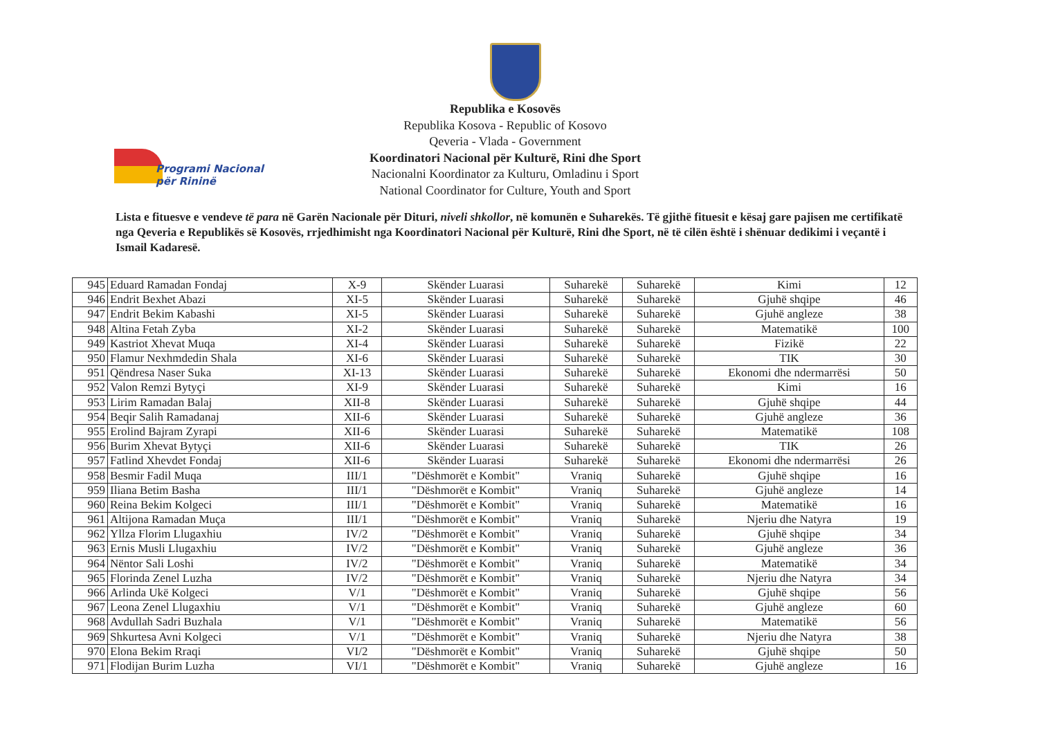Programi Nacional
për Rininë
Republika e Kosovës
Republika Kosova - Republic of Kosovo
Qeveria - Vlada - Government
Koordinatori Nacional për Kulturë, Rini dhe Sport
Nacionalni Koordinator za Kulturu, Omladinu i Sport
National Coordinator for Culture, Youth and Sport
Lista e fituesve e vendeve të para në Garën Nacionale për Dituri, niveli shkollor, në komunën e Suharekës. Të gjithë fituesit e kësaj gare pajisen me certifikatë nga Qeveria e Republikës së Kosovës, rrjedhimisht nga Koordinatori Nacional për Kulturë, Rini dhe Sport, në të cilën është i shënuar dedikimi i veçantë i Ismail Kadaresë.
| 945 | Eduard Ramadan Fondaj | X-9 | Skënder Luarasi | Suharekë | Suharekë | Kimi | 12 |
| 946 | Endrit Bexhet Abazi | XI-5 | Skënder Luarasi | Suharekë | Suharekë | Gjuhë shqipe | 46 |
| 947 | Endrit Bekim Kabashi | XI-5 | Skënder Luarasi | Suharekë | Suharekë | Gjuhë angleze | 38 |
| 948 | Altina Fetah Zyba | XI-2 | Skënder Luarasi | Suharekë | Suharekë | Matematikë | 100 |
| 949 | Kastriot Xhevat Muqa | XI-4 | Skënder Luarasi | Suharekë | Suharekë | Fizikë | 22 |
| 950 | Flamur Nexhmdedin Shala | XI-6 | Skënder Luarasi | Suharekë | Suharekë | TIK | 30 |
| 951 | Qëndresa Naser Suka | XI-13 | Skënder Luarasi | Suharekë | Suharekë | Ekonomi dhe ndermarrësi | 50 |
| 952 | Valon Remzi Bytyçi | XI-9 | Skënder Luarasi | Suharekë | Suharekë | Kimi | 16 |
| 953 | Lirim Ramadan Balaj | XII-8 | Skënder Luarasi | Suharekë | Suharekë | Gjuhë shqipe | 44 |
| 954 | Beqir Salih Ramadanaj | XII-6 | Skënder Luarasi | Suharekë | Suharekë | Gjuhë angleze | 36 |
| 955 | Erolind Bajram Zyrapi | XII-6 | Skënder Luarasi | Suharekë | Suharekë | Matematikë | 108 |
| 956 | Burim Xhevat Bytyçi | XII-6 | Skënder Luarasi | Suharekë | Suharekë | TIK | 26 |
| 957 | Fatlind Xhevdet Fondaj | XII-6 | Skënder Luarasi | Suharekë | Suharekë | Ekonomi dhe ndermarrësi | 26 |
| 958 | Besmir Fadil Muqa | III/1 | "Dëshmorët e Kombit" | Vraniq | Suharekë | Gjuhë shqipe | 16 |
| 959 | Iliana Betim Basha | III/1 | "Dëshmorët e Kombit" | Vraniq | Suharekë | Gjuhë angleze | 14 |
| 960 | Reina Bekim Kolgeci | III/1 | "Dëshmorët e Kombit" | Vraniq | Suharekë | Matematikë | 16 |
| 961 | Altijona Ramadan Muça | III/1 | "Dëshmorët e Kombit" | Vraniq | Suharekë | Njeriu dhe Natyra | 19 |
| 962 | Yllza Florim Llugaxhiu | IV/2 | "Dëshmorët e Kombit" | Vraniq | Suharekë | Gjuhë shqipe | 34 |
| 963 | Ernis Musli Llugaxhiu | IV/2 | "Dëshmorët e Kombit" | Vraniq | Suharekë | Gjuhë angleze | 36 |
| 964 | Nëntor Sali Loshi | IV/2 | "Dëshmorët e Kombit" | Vraniq | Suharekë | Matematikë | 34 |
| 965 | Florinda Zenel Luzha | IV/2 | "Dëshmorët e Kombit" | Vraniq | Suharekë | Njeriu dhe Natyra | 34 |
| 966 | Arlinda Ukë Kolgeci | V/1 | "Dëshmorët e Kombit" | Vraniq | Suharekë | Gjuhë shqipe | 56 |
| 967 | Leona Zenel Llugaxhiu | V/1 | "Dëshmorët e Kombit" | Vraniq | Suharekë | Gjuhë angleze | 60 |
| 968 | Avdullah Sadri Buzhala | V/1 | "Dëshmorët e Kombit" | Vraniq | Suharekë | Matematikë | 56 |
| 969 | Shkurtesa Avni Kolgeci | V/1 | "Dëshmorët e Kombit" | Vraniq | Suharekë | Njeriu dhe Natyra | 38 |
| 970 | Elona Bekim Rraqi | VI/2 | "Dëshmorët e Kombit" | Vraniq | Suharekë | Gjuhë shqipe | 50 |
| 971 | Flodijan Burim Luzha | VI/1 | "Dëshmorët e Kombit" | Vraniq | Suharekë | Gjuhë angleze | 16 |